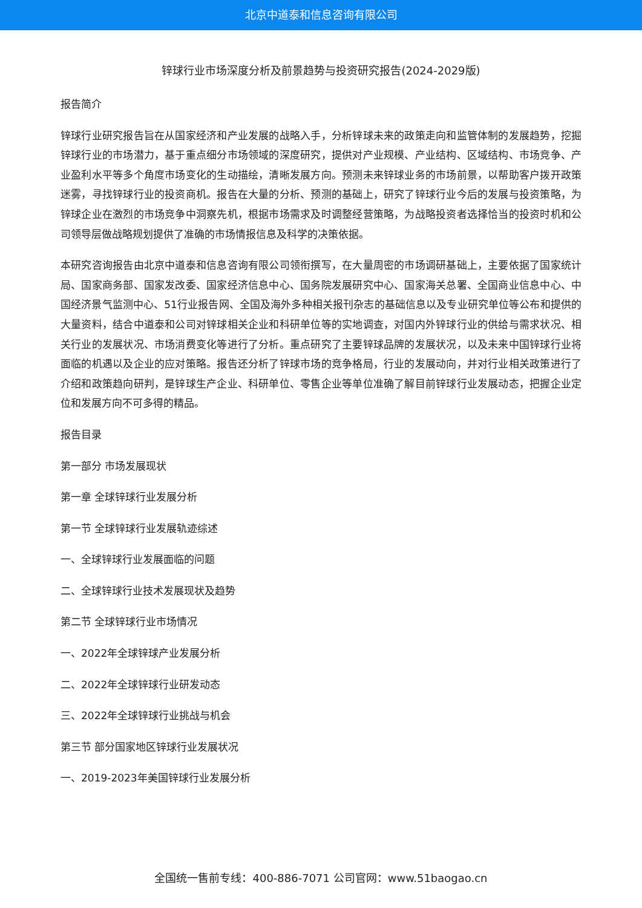北京中道泰和信息咨询有限公司
锌球行业市场深度分析及前景趋势与投资研究报告(2024-2029版)
报告简介
锌球行业研究报告旨在从国家经济和产业发展的战略入手，分析锌球未来的政策走向和监管体制的发展趋势，挖掘锌球行业的市场潜力，基于重点细分市场领域的深度研究，提供对产业规模、产业结构、区域结构、市场竞争、产业盈利水平等多个角度市场变化的生动描绘，清晰发展方向。预测未来锌球业务的市场前景，以帮助客户拨开政策迷雾，寻找锌球行业的投资商机。报告在大量的分析、预测的基础上，研究了锌球行业今后的发展与投资策略，为锌球企业在激烈的市场竞争中洞察先机，根据市场需求及时调整经营策略，为战略投资者选择恰当的投资时机和公司领导层做战略规划提供了准确的市场情报信息及科学的决策依据。
本研究咨询报告由北京中道泰和信息咨询有限公司领衔撰写，在大量周密的市场调研基础上，主要依据了国家统计局、国家商务部、国家发改委、国家经济信息中心、国务院发展研究中心、国家海关总署、全国商业信息中心、中国经济景气监测中心、51行业报告网、全国及海外多种相关报刊杂志的基础信息以及专业研究单位等公布和提供的大量资料，结合中道泰和公司对锌球相关企业和科研单位等的实地调查，对国内外锌球行业的供给与需求状况、相关行业的发展状况、市场消费变化等进行了分析。重点研究了主要锌球品牌的发展状况，以及未来中国锌球行业将面临的机遇以及企业的应对策略。报告还分析了锌球市场的竞争格局，行业的发展动向，并对行业相关政策进行了介绍和政策趋向研判，是锌球生产企业、科研单位、零售企业等单位准确了解目前锌球行业发展动态，把握企业定位和发展方向不可多得的精品。
报告目录
第一部分 市场发展现状
第一章 全球锌球行业发展分析
第一节 全球锌球行业发展轨迹综述
一、全球锌球行业发展面临的问题
二、全球锌球行业技术发展现状及趋势
第二节 全球锌球行业市场情况
一、2022年全球锌球产业发展分析
二、2022年全球锌球行业研发动态
三、2022年全球锌球行业挑战与机会
第三节 部分国家地区锌球行业发展状况
一、2019-2023年美国锌球行业发展分析
全国统一售前专线：400-886-7071 公司官网：www.51baogao.cn